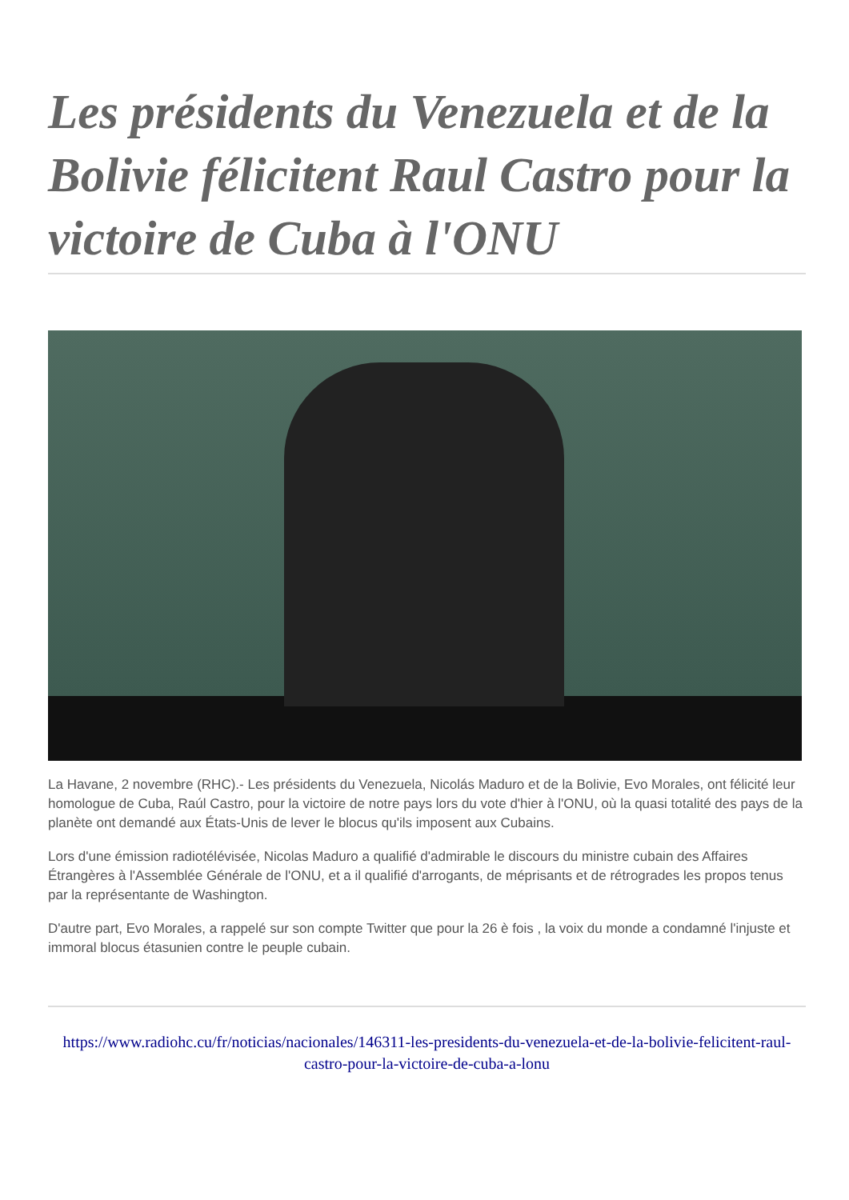Les présidents du Venezuela et de la Bolivie félicitent Raul Castro pour la victoire de Cuba à l'ONU
La Havane, 2 novembre (RHC).- Les présidents du Venezuela, Nicolás Maduro et de la Bolivie, Evo Morales, ont félicité leur homologue de Cuba, Raúl Castro, pour la victoire de notre pays lors du vote d'hier à l'ONU, où la quasi totalité des pays de la planète ont demandé aux États-Unis de lever le blocus qu'ils imposent aux Cubains.
Lors d'une émission radiotélévisée, Nicolas Maduro a qualifié d'admirable le discours du ministre cubain des Affaires Étrangères à l'Assemblée Générale de l'ONU, et a il qualifié d'arrogants, de méprisants et de rétrogrades les propos tenus par la représentante de Washington.
D'autre part, Evo Morales, a rappelé sur son compte Twitter que pour la 26 è fois , la voix du monde a condamné l'injuste et immoral blocus étasunien contre le peuple cubain.
https://www.radiohc.cu/fr/noticias/nacionales/146311-les-presidents-du-venezuela-et-de-la-bolivie-felicitent-raul-castro-pour-la-victoire-de-cuba-a-lonu